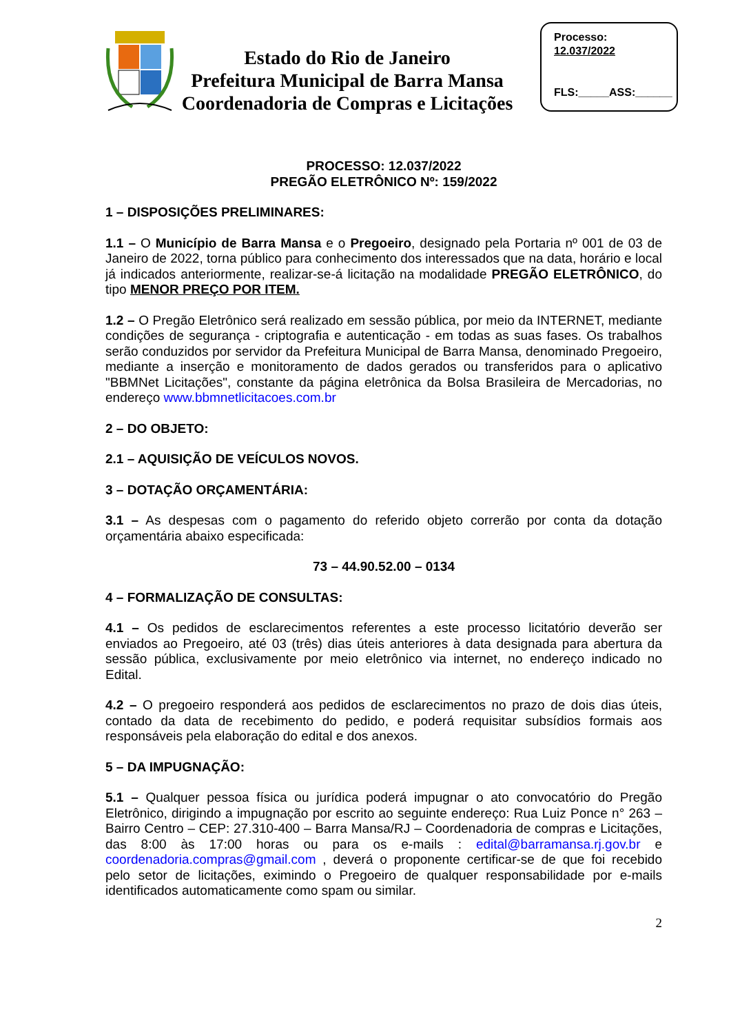Estado do Rio de Janeiro
Prefeitura Municipal de Barra Mansa
Coordenadoria de Compras e Licitações
Processo:
12.037/2022
FLS:_____ASS:______
PROCESSO: 12.037/2022
PREGÃO ELETRÔNICO Nº: 159/2022
1 – DISPOSIÇÕES PRELIMINARES:
1.1 – O Município de Barra Mansa e o Pregoeiro, designado pela Portaria nº 001 de 03 de Janeiro de 2022, torna público para conhecimento dos interessados que na data, horário e local já indicados anteriormente, realizar-se-á licitação na modalidade PREGÃO ELETRÔNICO, do tipo MENOR PREÇO POR ITEM.
1.2 – O Pregão Eletrônico será realizado em sessão pública, por meio da INTERNET, mediante condições de segurança - criptografia e autenticação - em todas as suas fases. Os trabalhos serão conduzidos por servidor da Prefeitura Municipal de Barra Mansa, denominado Pregoeiro, mediante a inserção e monitoramento de dados gerados ou transferidos para o aplicativo "BBMNet Licitações", constante da página eletrônica da Bolsa Brasileira de Mercadorias, no endereço www.bbmnetlicitacoes.com.br
2 – DO OBJETO:
2.1 – AQUISIÇÃO DE VEÍCULOS NOVOS.
3 – DOTAÇÃO ORÇAMENTÁRIA:
3.1 – As despesas com o pagamento do referido objeto correrão por conta da dotação orçamentária abaixo especificada:
73 – 44.90.52.00 – 0134
4 – FORMALIZAÇÃO DE CONSULTAS:
4.1 – Os pedidos de esclarecimentos referentes a este processo licitatório deverão ser enviados ao Pregoeiro, até 03 (três) dias úteis anteriores à data designada para abertura da sessão pública, exclusivamente por meio eletrônico via internet, no endereço indicado no Edital.
4.2 – O pregoeiro responderá aos pedidos de esclarecimentos no prazo de dois dias úteis, contado da data de recebimento do pedido, e poderá requisitar subsídios formais aos responsáveis pela elaboração do edital e dos anexos.
5 – DA IMPUGNAÇÃO:
5.1 – Qualquer pessoa física ou jurídica poderá impugnar o ato convocatório do Pregão Eletrônico, dirigindo a impugnação por escrito ao seguinte endereço: Rua Luiz Ponce n° 263 – Bairro Centro – CEP: 27.310-400 – Barra Mansa/RJ – Coordenadoria de compras e Licitações, das 8:00 às 17:00 horas ou para os e-mails : edital@barramansa.rj.gov.br e coordenadoria.compras@gmail.com , deverá o proponente certificar-se de que foi recebido pelo setor de licitações, eximindo o Pregoeiro de qualquer responsabilidade por e-mails identificados automaticamente como spam ou similar.
2